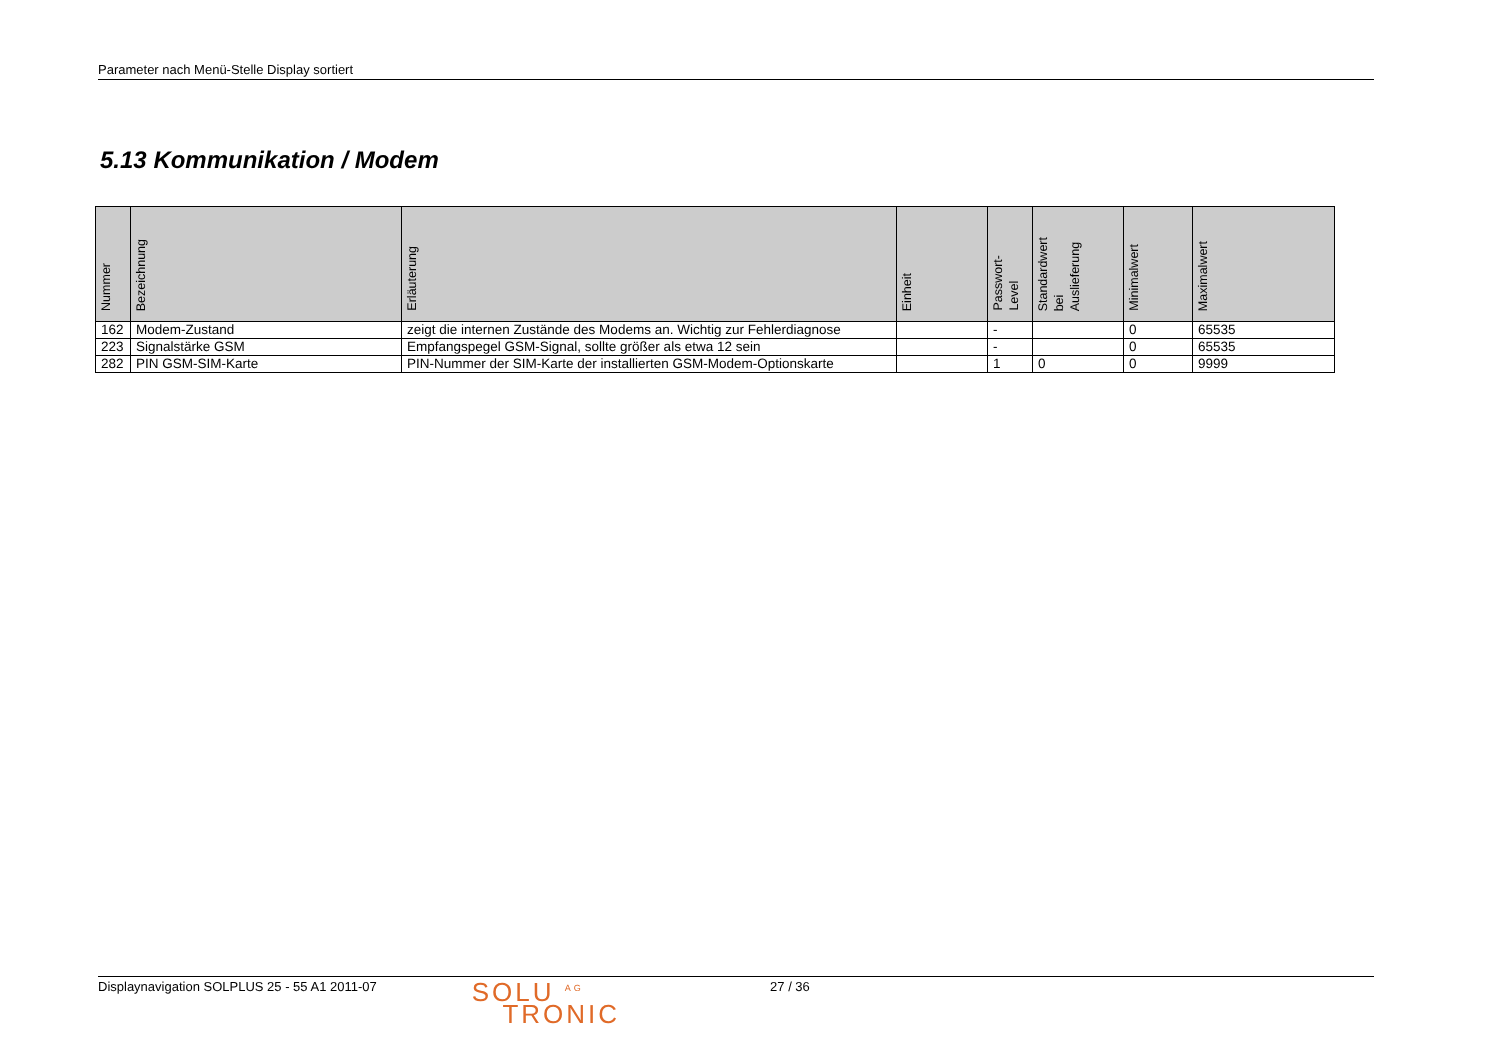Parameter nach Menü-Stelle Display sortiert
5.13 Kommunikation / Modem
| Nummer | Bezeichnung | Erläuterung | Einheit | Passwort- Level | Standardwert bei Auslieferung | Minimalwert | Maximalwert |
| --- | --- | --- | --- | --- | --- | --- | --- |
| 162 | Modem-Zustand | zeigt die internen Zustände des Modems an. Wichtig zur Fehlerdiagnose | | - | | 0 | 65535 |
| 223 | Signalstärke GSM | Empfangspegel GSM-Signal, sollte größer als etwa 12 sein | | - | | 0 | 65535 |
| 282 | PIN GSM-SIM-Karte | PIN-Nummer der SIM-Karte der installierten GSM-Modem-Optionskarte | | 1 | 0 | 0 | 9999 |
Displaynavigation SOLPLUS 25 - 55 A1 2011-07
SOLU <sup>AG</sup>
TRONIC
27 / 36